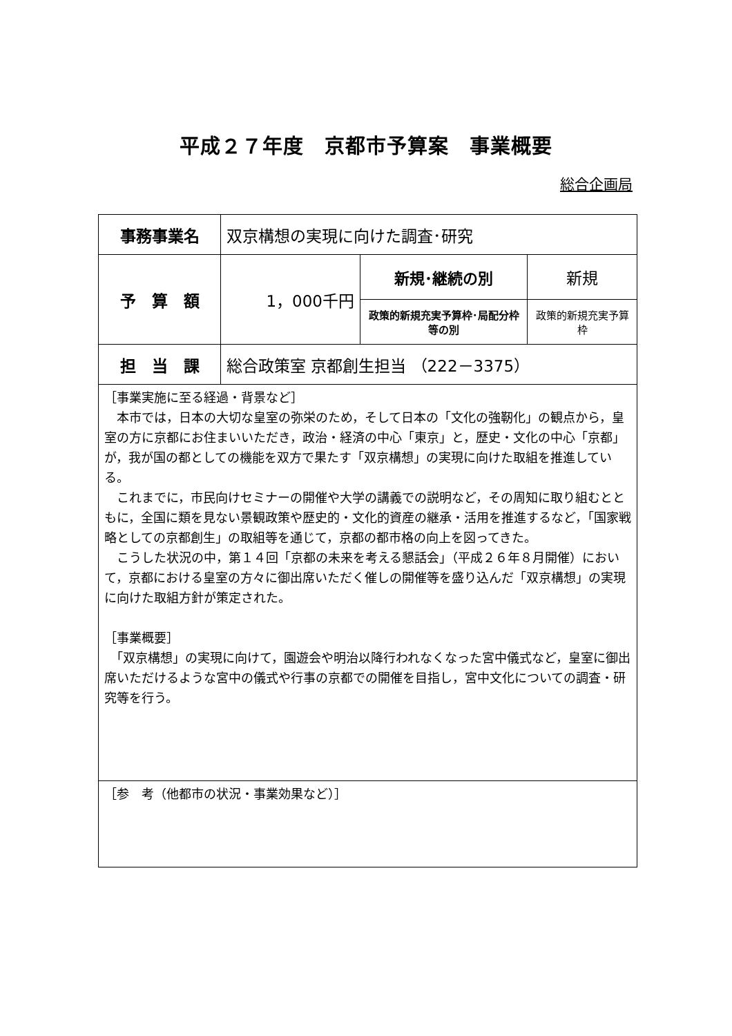平成２７年度　京都市予算案　事業概要
総合企画局
| 事務事業名 | 双京構想の実現に向けた調査･研究 | | |
| 予 算 額 | 1，000千円 | 新規･継続の別 | 新規 |
| | | 政策的新規充実予算枠･局配分枠等の別 | 政策的新規充実予算枠 |
| 担 当 課 | 総合政策室 京都創生担当 （222－3375） | | |
| ［事業実施に至る経過・背景など］ 本市では，日本の大切な皇室の弥栄のため，そして日本の「文化の強靭化」の観点から，皇室の方に京都にお住まいいただき，政治・経済の中心「東京」と，歴史・文化の中心「京都」が，我が国の都としての機能を双方で果たす「双京構想」の実現に向けた取組を推進している。 これまでに，市民向けセミナーの開催や大学の講義での説明など，その周知に取り組むとともに，全国に類を見ない景観政策や歴史的・文化的資産の継承・活用を推進するなど，「国家戦略としての京都創生」の取組等を通じて，京都の都市格の向上を図ってきた。 こうした状況の中，第１４回「京都の未来を考える懇話会」（平成２６年８月開催）において，京都における皇室の方々に御出席いただく催しの開催等を盛り込んだ「双京構想」の実現に向けた取組方針が策定された。 ［事業概要］ 「双京構想」の実現に向けて，園遊会や明治以降行われなくなった宮中儀式など，皇室に御出席いただけるような宮中の儀式や行事の京都での開催を目指し，宮中文化についての調査・研究等を行う。 | | | |
| ［参 考（他都市の状況・事業効果など）］ | | | |